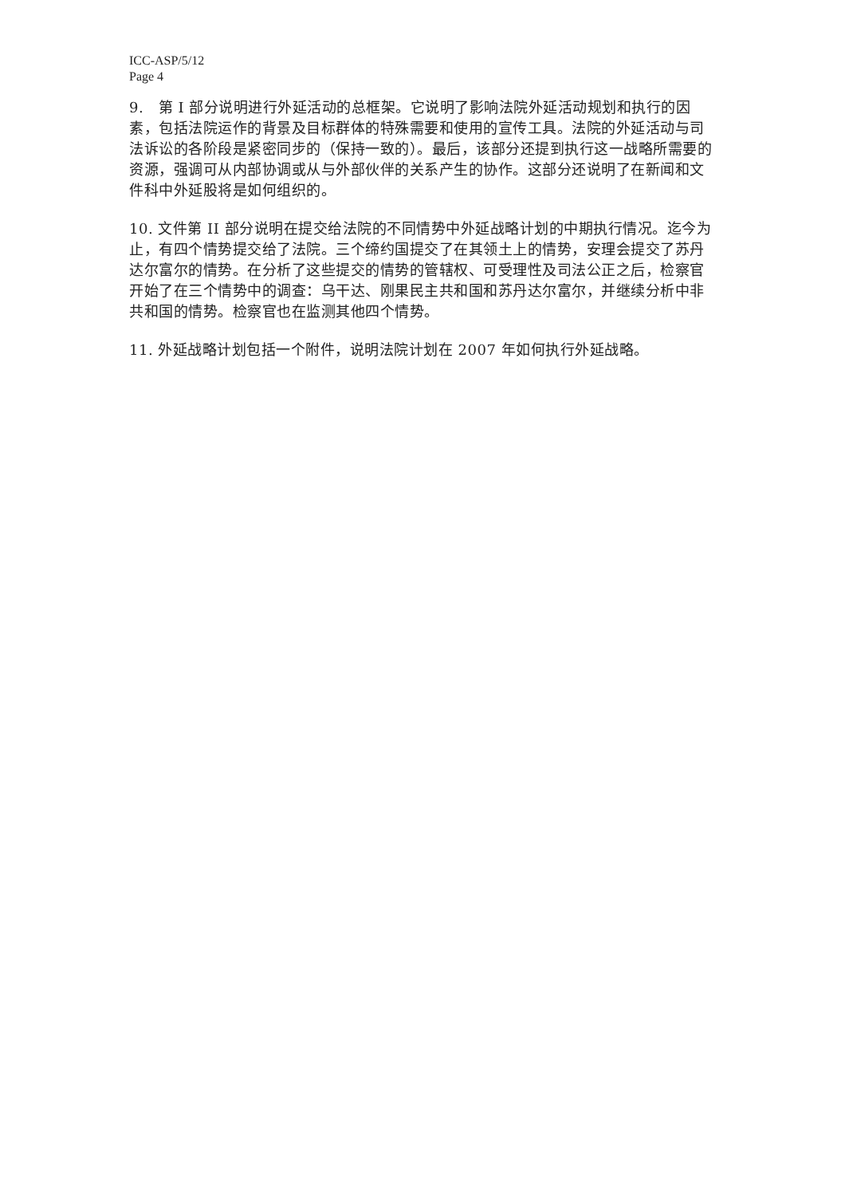ICC-ASP/5/12
Page 4
9.　第 I 部分说明进行外延活动的总框架。它说明了影响法院外延活动规划和执行的因素，包括法院运作的背景及目标群体的特殊需要和使用的宣传工具。法院的外延活动与司法诉讼的各阶段是紧密同步的（保持一致的）。最后，该部分还提到执行这一战略所需要的资源，强调可从内部协调或从与外部伙伴的关系产生的协作。这部分还说明了在新闻和文件科中外延股将是如何组织的。
10. 文件第 II 部分说明在提交给法院的不同情势中外延战略计划的中期执行情况。迄今为止，有四个情势提交给了法院。三个缔约国提交了在其领土上的情势，安理会提交了苏丹达尔富尔的情势。在分析了这些提交的情势的管辖权、可受理性及司法公正之后，检察官开始了在三个情势中的调查：乌干达、刚果民主共和国和苏丹达尔富尔，并继续分析中非共和国的情势。检察官也在监测其他四个情势。
11. 外延战略计划包括一个附件，说明法院计划在 2007 年如何执行外延战略。